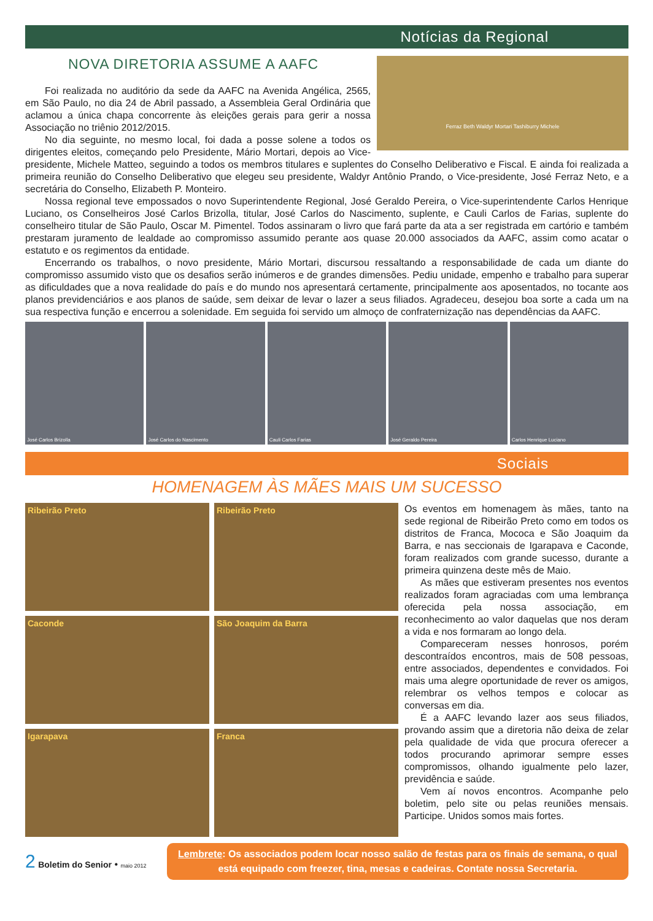Notícias da Regional
Ferraz Beth Waldyr Mortari Tashiburry Michele
NOVA DIRETORIA ASSUME A AAFC
Foi realizada no auditório da sede da AAFC na Avenida Angélica, 2565, em São Paulo, no dia 24 de Abril passado, a Assembleia Geral Ordinária que aclamou a única chapa concorrente às eleições gerais para gerir a nossa Associação no triênio 2012/2015.
No dia seguinte, no mesmo local, foi dada a posse solene a todos os dirigentes eleitos, começando pelo Presidente, Mário Mortari, depois ao Vice-presidente, Michele Matteo, seguindo a todos os membros titulares e suplentes do Conselho Deliberativo e Fiscal. E ainda foi realizada a primeira reunião do Conselho Deliberativo que elegeu seu presidente, Waldyr Antônio Prando, o Vice-presidente, José Ferraz Neto, e a secretária do Conselho, Elizabeth P. Monteiro.
Nossa regional teve empossados o novo Superintendente Regional, José Geraldo Pereira, o Vice-superintendente Carlos Henrique Luciano, os Conselheiros José Carlos Brizolla, titular, José Carlos do Nascimento, suplente, e Cauli Carlos de Farias, suplente do conselheiro titular de São Paulo, Oscar M. Pimentel. Todos assinaram o livro que fará parte da ata a ser registrada em cartório e também prestaram juramento de lealdade ao compromisso assumido perante aos quase 20.000 associados da AAFC, assim como acatar o estatuto e os regimentos da entidade.
Encerrando os trabalhos, o novo presidente, Mário Mortari, discursou ressaltando a responsabilidade de cada um diante do compromisso assumido visto que os desafios serão inúmeros e de grandes dimensões. Pediu unidade, empenho e trabalho para superar as dificuldades que a nova realidade do país e do mundo nos apresentará certamente, principalmente aos aposentados, no tocante aos planos previdenciários e aos planos de saúde, sem deixar de levar o lazer a seus filiados. Agradeceu, desejou boa sorte a cada um na sua respectiva função e encerrou a solenidade. Em seguida foi servido um almoço de confraternização nas dependências da AAFC.
José Carlos Brizolla José Carlos do Nascimento Cauli Carlos Farias José Geraldo Pereira Carlos Henrique Luciano
Sociais
HOMENAGEM ÀS MÃES MAIS UM SUCESSO
Ribeirão Preto
Ribeirão Preto
Caconde
São Joaquim da Barra
Igarapava
Franca
Os eventos em homenagem às mães, tanto na sede regional de Ribeirão Preto como em todos os distritos de Franca, Mococa e São Joaquim da Barra, e nas seccionais de Igarapava e Caconde, foram realizados com grande sucesso, durante a primeira quinzena deste mês de Maio.
As mães que estiveram presentes nos eventos realizados foram agraciadas com uma lembrança oferecida pela nossa associação, em reconhecimento ao valor daquelas que nos deram a vida e nos formaram ao longo dela.
Compareceram nesses honrosos, porém descontraídos encontros, mais de 508 pessoas, entre associados, dependentes e convidados. Foi mais uma alegre oportunidade de rever os amigos, relembrar os velhos tempos e colocar as conversas em dia.
É a AAFC levando lazer aos seus filiados, provando assim que a diretoria não deixa de zelar pela qualidade de vida que procura oferecer a todos procurando aprimorar sempre esses compromissos, olhando igualmente pelo lazer, previdência e saúde.
Vem aí novos encontros. Acompanhe pelo boletim, pelo site ou pelas reuniões mensais. Participe. Unidos somos mais fortes.
2 Boletim do Senior • maio 2012
Lembrete: Os associados podem locar nosso salão de festas para os finais de semana, o qual está equipado com freezer, tina, mesas e cadeiras. Contate nossa Secretaria.